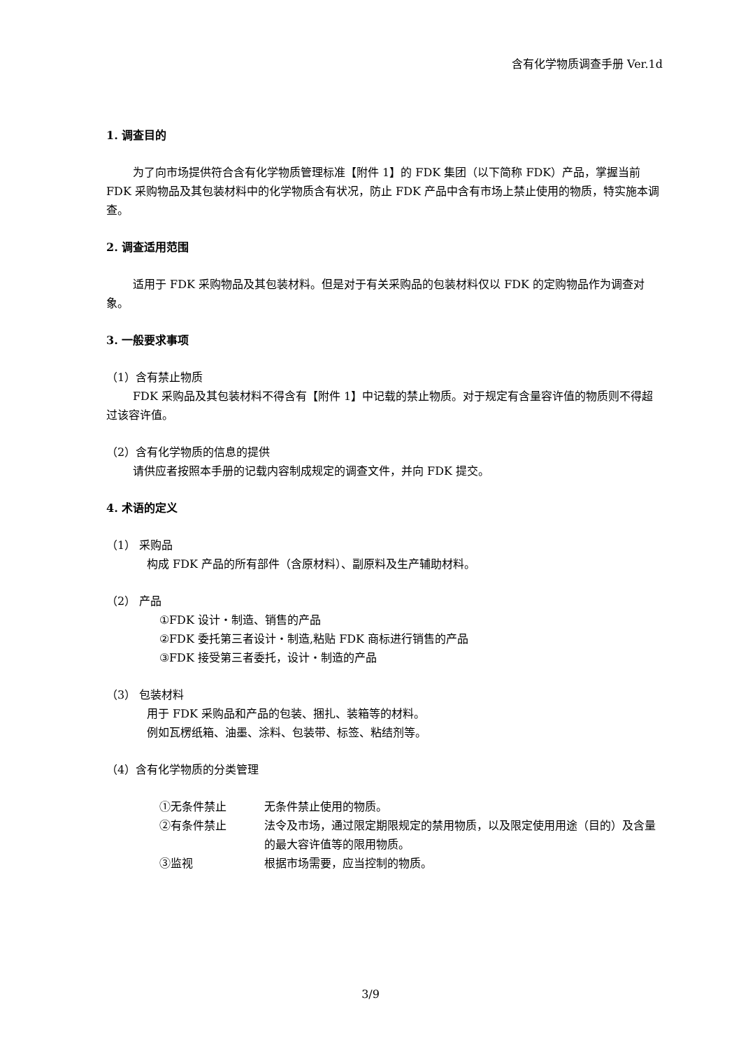含有化学物质调查手册 Ver.1d
1. 调查目的
为了向市场提供符合含有化学物质管理标准【附件 1】的 FDK 集团（以下简称 FDK）产品，掌握当前 FDK 采购物品及其包装材料中的化学物质含有状况，防止 FDK 产品中含有市场上禁止使用的物质，特实施本调查。
2. 调查适用范围
适用于 FDK 采购物品及其包装材料。但是对于有关采购品的包装材料仅以 FDK 的定购物品作为调查对象。
3. 一般要求事项
（1）含有禁止物质
FDK 采购品及其包装材料不得含有【附件 1】中记载的禁止物质。对于规定有含量容许值的物质则不得超过该容许值。
（2）含有化学物质的信息的提供
请供应者按照本手册的记载内容制成规定的调查文件，并向 FDK 提交。
4. 术语的定义
（1） 采购品
构成 FDK 产品的所有部件（含原材料）、副原料及生产辅助材料。
（2） 产品
①FDK 设计・制造、销售的产品
②FDK 委托第三者设计・制造,粘贴 FDK 商标进行销售的产品
③FDK 接受第三者委托，设计・制造的产品
（3） 包装材料
用于 FDK 采购品和产品的包装、捆扎、装箱等的材料。
例如瓦楞纸箱、油墨、涂料、包装带、标签、粘结剂等。
（4）含有化学物质的分类管理
①无条件禁止 无条件禁止使用的物质。
②有条件禁止 法令及市场，通过限定期限规定的禁用物质，以及限定使用用途（目的）及含量的最大容许值等的限用物质。
③监视 根据市场需要，应当控制的物质。
3/9